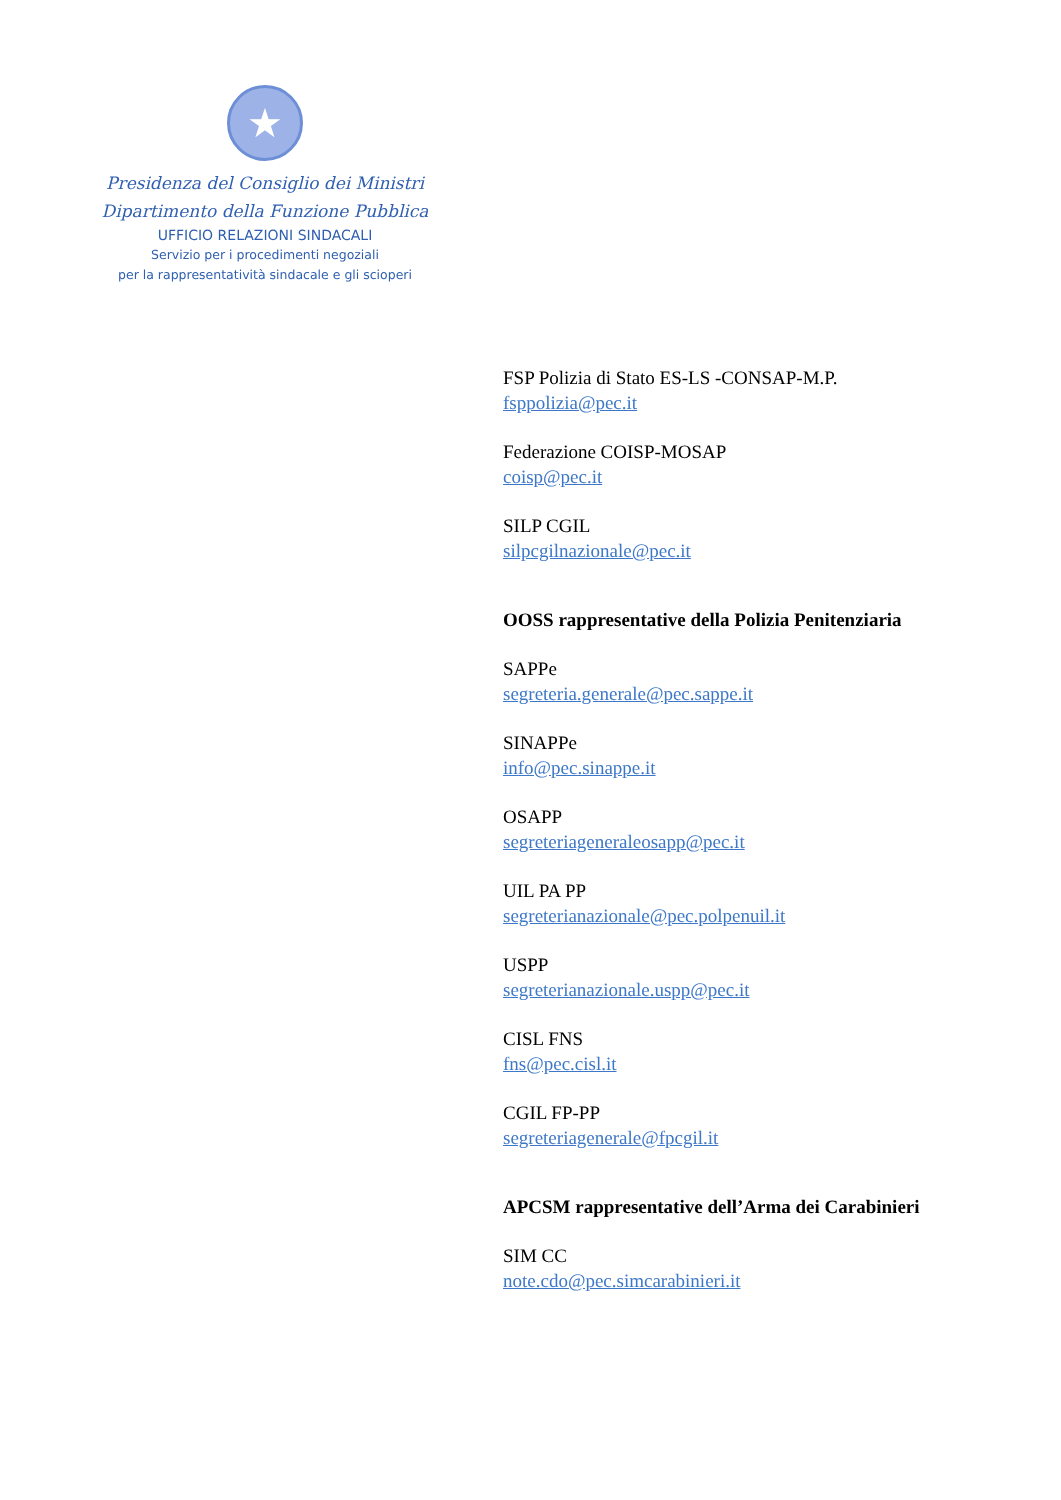★
Presidenza del Consiglio dei Ministri
Dipartimento della Funzione Pubblica
UFFICIO RELAZIONI SINDACALI
Servizio per i procedimenti negoziali
per la rappresentatività sindacale e gli scioperi
FSP Polizia di Stato ES-LS -CONSAP-M.P.
fsppolizia@pec.it
Federazione COISP-MOSAP
coisp@pec.it
SILP CGIL
silpcgilnazionale@pec.it
OOSS rappresentative della Polizia Penitenziaria
SAPPe
segreteria.generale@pec.sappe.it
SINAPPe
info@pec.sinappe.it
OSAPP
segreteriageneraleosapp@pec.it
UIL PA PP
segreterianazionale@pec.polpenuil.it
USPP
segreterianazionale.uspp@pec.it
CISL FNS
fns@pec.cisl.it
CGIL FP-PP
segreteriagenerale@fpcgil.it
APCSM rappresentative dell’Arma dei Carabinieri
SIM CC
note.cdo@pec.simcarabinieri.it